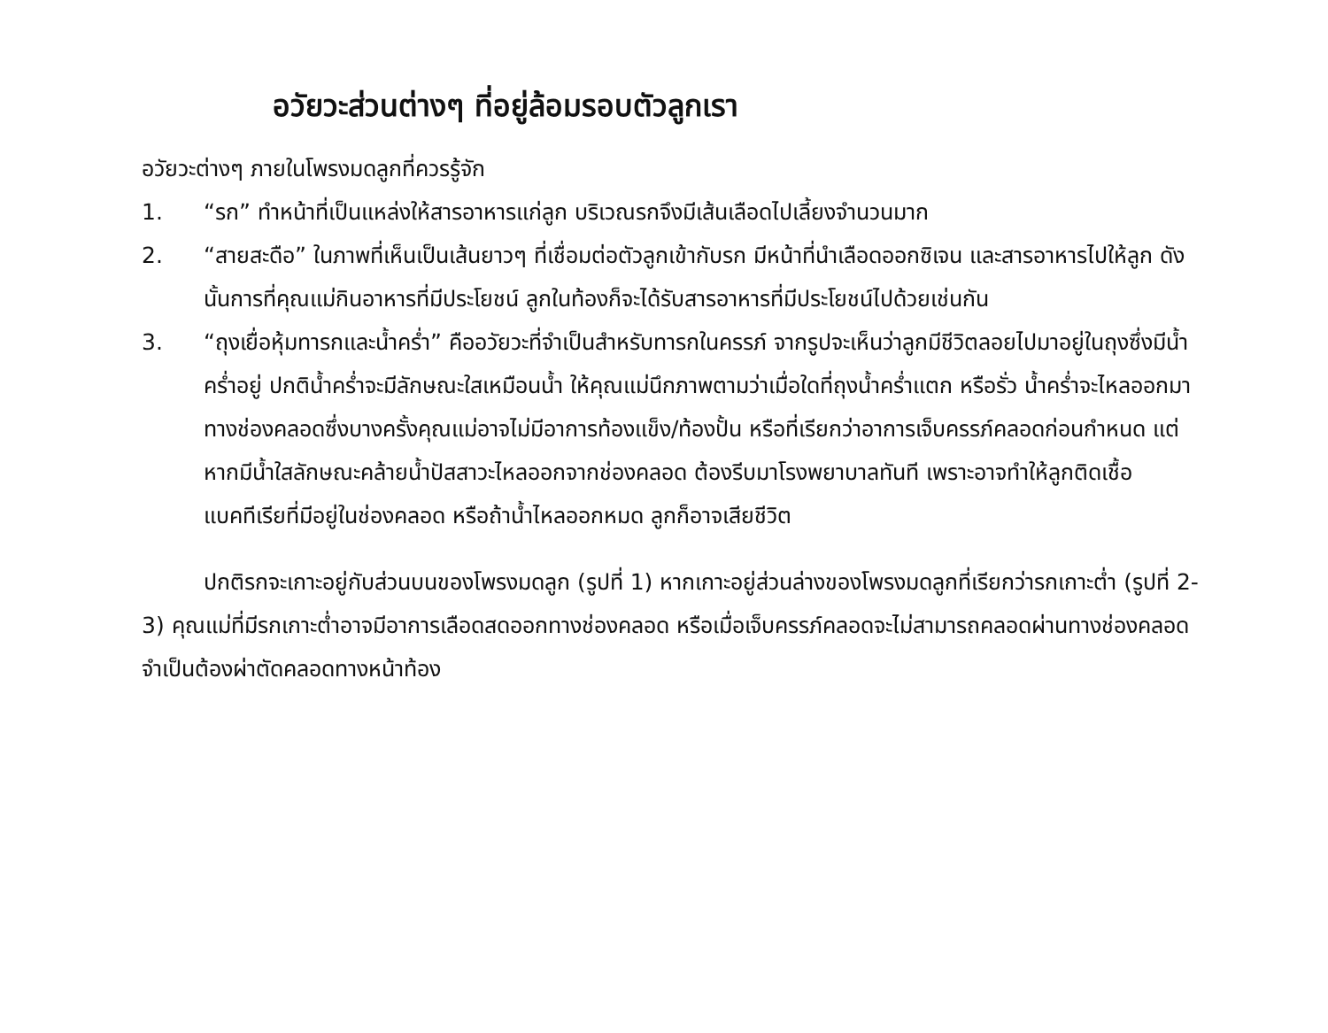อวัยวะส่วนต่างๆ ที่อยู่ล้อมรอบตัวลูกเรา
อวัยวะต่างๆ ภายในโพรงมดลูกที่ควรรู้จัก
1. “รก” ทำหน้าที่เป็นแหล่งให้สารอาหารแก่ลูก บริเวณรกจึงมีเส้นเลือดไปเลี้ยงจำนวนมาก
2. “สายสะดือ” ในภาพที่เห็นเป็นเส้นยาวๆ ที่เชื่อมต่อตัวลูกเข้ากับรก มีหน้าที่นำเลือดออกซิเจน และสารอาหารไปให้ลูก ดังนั้นการที่คุณแม่กินอาหารที่มีประโยชน์ ลูกในท้องก็จะได้รับสารอาหารที่มีประโยชน์ไปด้วยเช่นกัน
3. “ถุงเยื่อหุ้มทารกและน้ำคร่ำ” คืออวัยวะที่จำเป็นสำหรับทารกในครรภ์ จากรูปจะเห็นว่าลูกมีชีวิตลอยไปมาอยู่ในถุงซึ่งมีน้ำคร่ำอยู่ ปกติน้ำคร่ำจะมีลักษณะใสเหมือนน้ำ ให้คุณแม่นึกภาพตามว่าเมื่อใดที่ถุงน้ำคร่ำแตก หรือรั่ว น้ำคร่ำจะไหลออกมาทางช่องคลอดซึ่งบางครั้งคุณแม่อาจไม่มีอาการท้องแข็ง/ท้องปั้น หรือที่เรียกว่าอาการเจ็บครรภ์คลอดก่อนกำหนด แต่หากมีน้ำใสลักษณะคล้ายน้ำปัสสาวะไหลออกจากช่องคลอด ต้องรีบมาโรงพยาบาลทันที เพราะอาจทำให้ลูกติดเชื้อแบคทีเรียที่มีอยู่ในช่องคลอด หรือถ้าน้ำไหลออกหมด ลูกก็อาจเสียชีวิต
ปกติรกจะเกาะอยู่กับส่วนบนของโพรงมดลูก (รูปที่ 1) หากเกาะอยู่ส่วนล่างของโพรงมดลูกที่เรียกว่ารกเกาะต่ำ (รูปที่ 2-3) คุณแม่ที่มีรกเกาะต่ำอาจมีอาการเลือดสดออกทางช่องคลอด หรือเมื่อเจ็บครรภ์คลอดจะไม่สามารถคลอดผ่านทางช่องคลอด จำเป็นต้องผ่าตัดคลอดทางหน้าท้อง